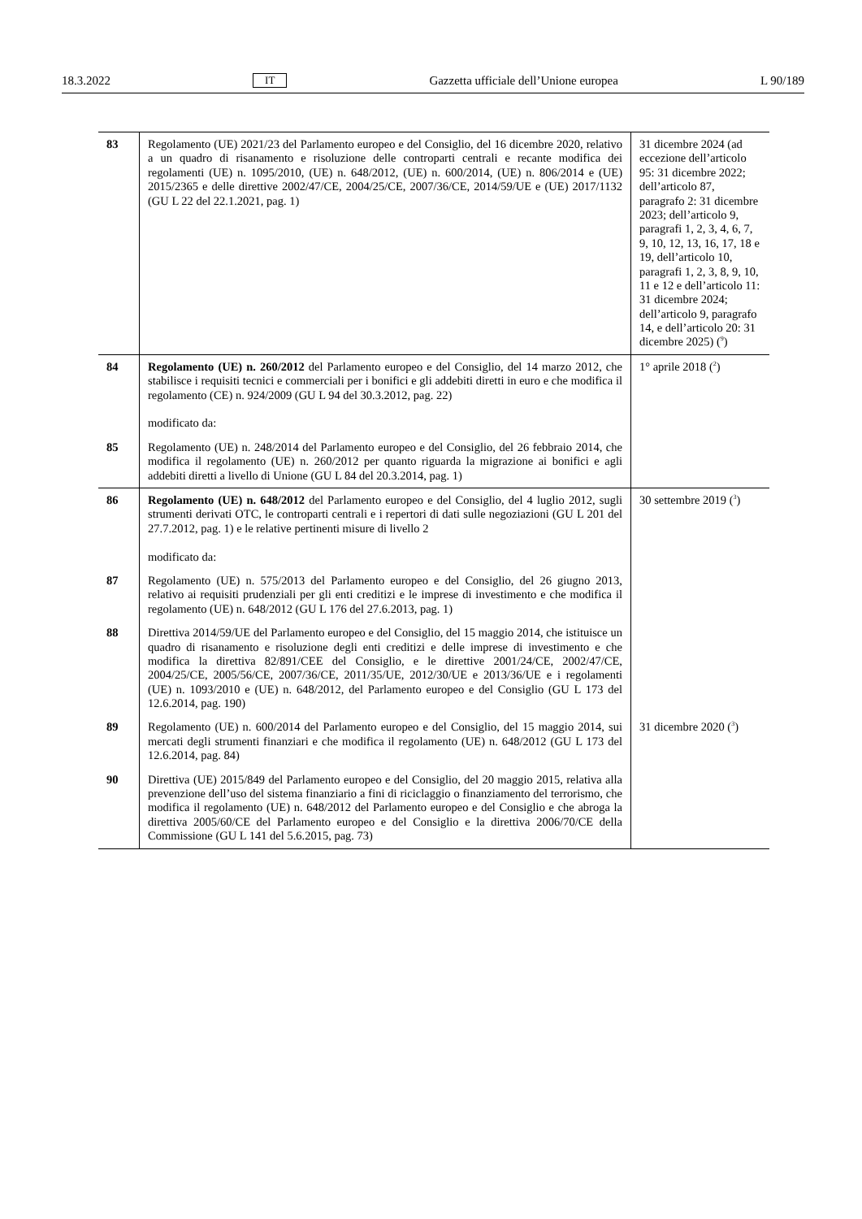18.3.2022 IT Gazzetta ufficiale dell’Unione europea L 90/189
| 83 | Regolamento (UE) 2021/23 del Parlamento europeo e del Consiglio, del 16 dicembre 2020, relativo a un quadro di risanamento e risoluzione delle controparti centrali e recante modifica dei regolamenti (UE) n. 1095/2010, (UE) n. 648/2012, (UE) n. 600/2014, (UE) n. 806/2014 e (UE) 2015/2365 e delle direttive 2002/47/CE, 2004/25/CE, 2007/36/CE, 2014/59/UE e (UE) 2017/1132 (GU L 22 del 22.1.2021, pag. 1) | 31 dicembre 2024 (ad eccezione dell’articolo 95: 31 dicembre 2022; dell’articolo 87, paragrafo 2: 31 dicembre 2023; dell’articolo 9, paragrafi 1, 2, 3, 4, 6, 7, 9, 10, 12, 13, 16, 17, 18 e 19, dell’articolo 10, paragrafi 1, 2, 3, 8, 9, 10, 11 e 12 e dell’articolo 11: 31 dicembre 2024; dell’articolo 9, paragrafo 14, e dell’articolo 20: 31 dicembre 2025) (<sup>9</sup>) |
| 84 | Regolamento (UE) n. 260/2012 del Parlamento europeo e del Consiglio, del 14 marzo 2012, che stabilisce i requisiti tecnici e commerciali per i bonifici e gli addebiti diretti in euro e che modifica il regolamento (CE) n. 924/2009 (GU L 94 del 30.3.2012, pag. 22) modificato da: | 1° aprile 2018 (<sup>2</sup>) |
| 85 | Regolamento (UE) n. 248/2014 del Parlamento europeo e del Consiglio, del 26 febbraio 2014, che modifica il regolamento (UE) n. 260/2012 per quanto riguarda la migrazione ai bonifici e agli addebiti diretti a livello di Unione (GU L 84 del 20.3.2014, pag. 1) | |
| 86 | Regolamento (UE) n. 648/2012 del Parlamento europeo e del Consiglio, del 4 luglio 2012, sugli strumenti derivati OTC, le controparti centrali e i repertori di dati sulle negoziazioni (GU L 201 del 27.7.2012, pag. 1) e le relative pertinenti misure di livello 2 modificato da: | 30 settembre 2019 (<sup>3</sup>) |
| 87 | Regolamento (UE) n. 575/2013 del Parlamento europeo e del Consiglio, del 26 giugno 2013, relativo ai requisiti prudenziali per gli enti creditizi e le imprese di investimento e che modifica il regolamento (UE) n. 648/2012 (GU L 176 del 27.6.2013, pag. 1) | |
| 88 | Direttiva 2014/59/UE del Parlamento europeo e del Consiglio, del 15 maggio 2014, che istituisce un quadro di risanamento e risoluzione degli enti creditizi e delle imprese di investimento e che modifica la direttiva 82/891/CEE del Consiglio, e le direttive 2001/24/CE, 2002/47/CE, 2004/25/CE, 2005/56/CE, 2007/36/CE, 2011/35/UE, 2012/30/UE e 2013/36/UE e i regolamenti (UE) n. 1093/2010 e (UE) n. 648/2012, del Parlamento europeo e del Consiglio (GU L 173 del 12.6.2014, pag. 190) | |
| 89 | Regolamento (UE) n. 600/2014 del Parlamento europeo e del Consiglio, del 15 maggio 2014, sui mercati degli strumenti finanziari e che modifica il regolamento (UE) n. 648/2012 (GU L 173 del 12.6.2014, pag. 84) | 31 dicembre 2020 (<sup>3</sup>) |
| 90 | Direttiva (UE) 2015/849 del Parlamento europeo e del Consiglio, del 20 maggio 2015, relativa alla prevenzione dell’uso del sistema finanziario a fini di riciclaggio o finanziamento del terrorismo, che modifica il regolamento (UE) n. 648/2012 del Parlamento europeo e del Consiglio e che abroga la direttiva 2005/60/CE del Parlamento europeo e del Consiglio e la direttiva 2006/70/CE della Commissione (GU L 141 del 5.6.2015, pag. 73) | |